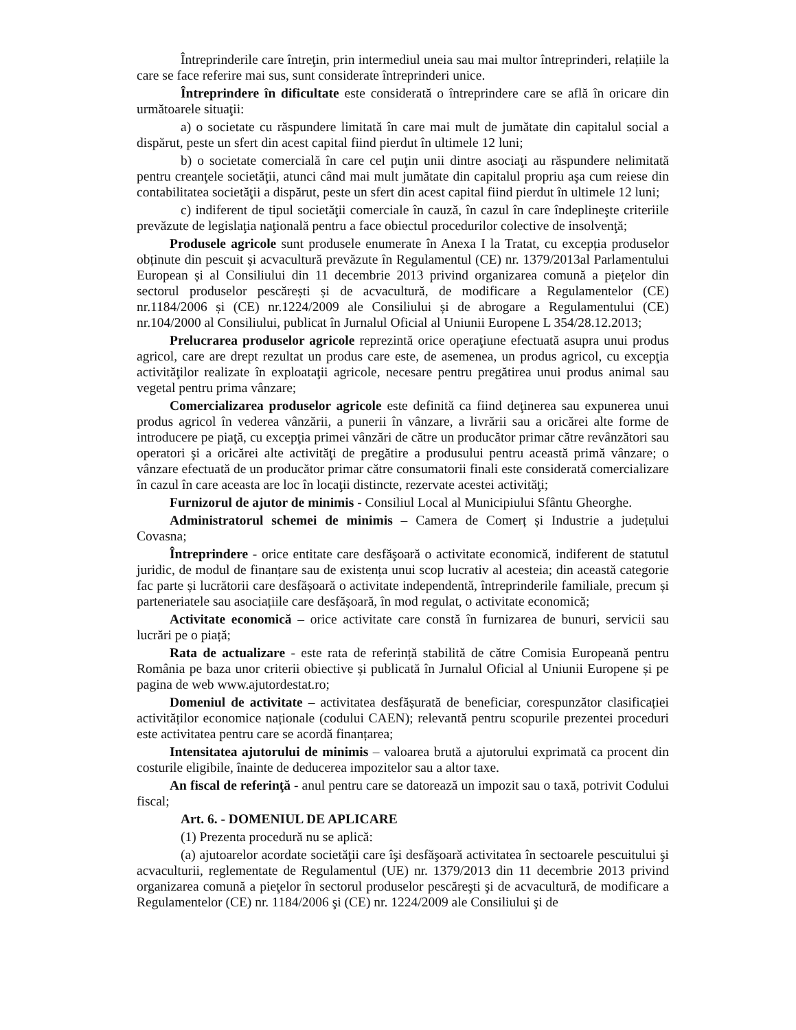Întreprinderile care întreţin, prin intermediul uneia sau mai multor întreprinderi, relațiile la care se face referire mai sus, sunt considerate întreprinderi unice.
Întreprindere în dificultate este considerată o întreprindere care se află în oricare din următoarele situaţii:
a) o societate cu răspundere limitată în care mai mult de jumătate din capitalul social a dispărut, peste un sfert din acest capital fiind pierdut în ultimele 12 luni;
b) o societate comercială în care cel puţin unii dintre asociaţi au răspundere nelimitată pentru creanţele societăţii, atunci când mai mult jumătate din capitalul propriu aşa cum reiese din contabilitatea societăţii a dispărut, peste un sfert din acest capital fiind pierdut în ultimele 12 luni;
c) indiferent de tipul societăţii comerciale în cauză, în cazul în care îndeplineşte criteriile prevăzute de legislaţia naţională pentru a face obiectul procedurilor colective de insolvenţă;
Produsele agricole sunt produsele enumerate în Anexa I la Tratat, cu excepția produselor obținute din pescuit și acvacultură prevăzute în Regulamentul (CE) nr. 1379/2013al Parlamentului European și al Consiliului din 11 decembrie 2013 privind organizarea comună a piețelor din sectorul produselor pescărești și de acvacultură, de modificare a Regulamentelor (CE) nr.1184/2006 și (CE) nr.1224/2009 ale Consiliului și de abrogare a Regulamentului (CE) nr.104/2000 al Consiliului, publicat în Jurnalul Oficial al Uniunii Europene L 354/28.12.2013;
Prelucrarea produselor agricole reprezintă orice operaţiune efectuată asupra unui produs agricol, care are drept rezultat un produs care este, de asemenea, un produs agricol, cu excepţia activităţilor realizate în exploataţii agricole, necesare pentru pregătirea unui produs animal sau vegetal pentru prima vânzare;
Comercializarea produselor agricole este definită ca fiind deţinerea sau expunerea unui produs agricol în vederea vânzării, a punerii în vânzare, a livrării sau a oricărei alte forme de introducere pe piaţă, cu excepţia primei vânzări de către un producător primar către revânzători sau operatori şi a oricărei alte activităţi de pregătire a produsului pentru această primă vânzare; o vânzare efectuată de un producător primar către consumatorii finali este considerată comercializare în cazul în care aceasta are loc în locaţii distincte, rezervate acestei activităţi;
Furnizorul de ajutor de minimis - Consiliul Local al Municipiului Sfântu Gheorghe.
Administratorul schemei de minimis – Camera de Comerț și Industrie a județului Covasna;
Întreprindere - orice entitate care desfăşoară o activitate economică, indiferent de statutul juridic, de modul de finanțare sau de existența unui scop lucrativ al acesteia; din această categorie fac parte și lucrătorii care desfășoară o activitate independentă, întreprinderile familiale, precum și parteneriatele sau asociațiile care desfășoară, în mod regulat, o activitate economică;
Activitate economică – orice activitate care constă în furnizarea de bunuri, servicii sau lucrări pe o piață;
Rata de actualizare - este rata de referință stabilită de către Comisia Europeană pentru România pe baza unor criterii obiective și publicată în Jurnalul Oficial al Uniunii Europene și pe pagina de web www.ajutordestat.ro;
Domeniul de activitate – activitatea desfășurată de beneficiar, corespunzător clasificației activităților economice naționale (codului CAEN); relevantă pentru scopurile prezentei proceduri este activitatea pentru care se acordă finanțarea;
Intensitatea ajutorului de minimis – valoarea brută a ajutorului exprimată ca procent din costurile eligibile, înainte de deducerea impozitelor sau a altor taxe.
An fiscal de referinţă - anul pentru care se datorează un impozit sau o taxă, potrivit Codului fiscal;
Art. 6. - DOMENIUL DE APLICARE
(1) Prezenta procedură nu se aplică:
(a) ajutoarelor acordate societăţii care îşi desfăşoară activitatea în sectoarele pescuitului şi acvaculturii, reglementate de Regulamentul (UE) nr. 1379/2013 din 11 decembrie 2013 privind organizarea comună a pieţelor în sectorul produselor pescăreşti şi de acvacultură, de modificare a Regulamentelor (CE) nr. 1184/2006 şi (CE) nr. 1224/2009 ale Consiliului şi de